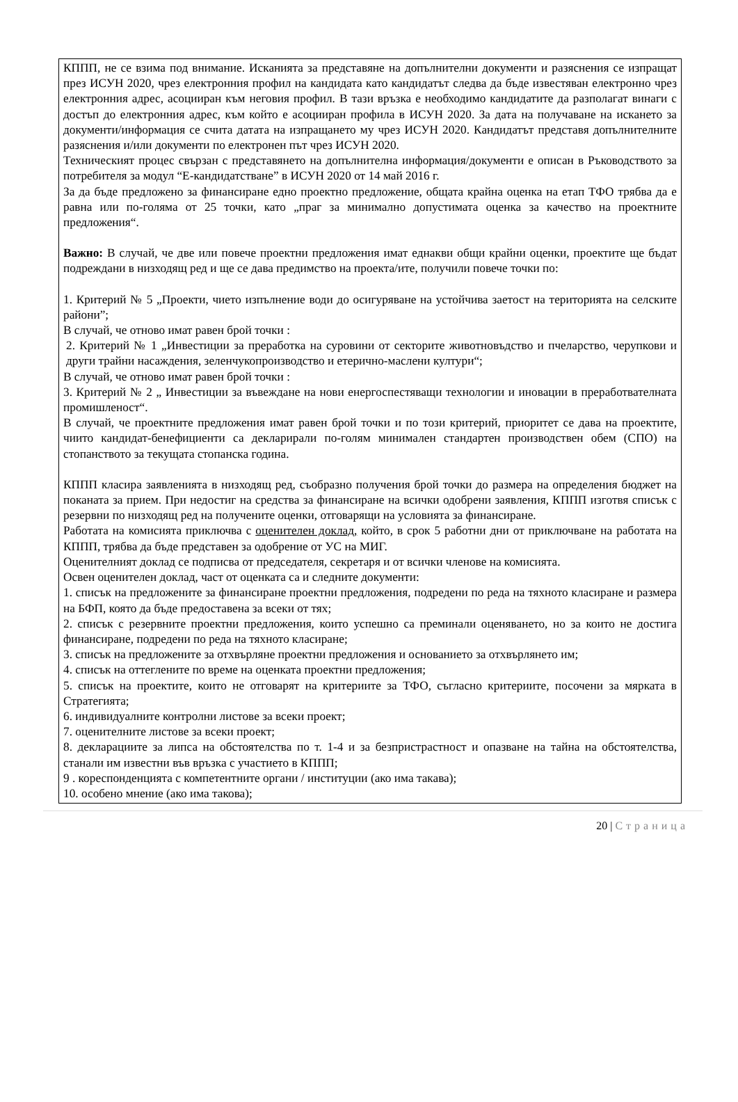КППП, не се взима под внимание. Исканията за представяне на допълнителни документи и разяснения се изпращат през ИСУН 2020, чрез електронния профил на кандидата като кандидатът следва да бъде известяван електронно чрез електронния адрес, асоцииран към неговия профил. В тази връзка е необходимо кандидатите да разполагат винаги с достъп до електронния адрес, към който е асоцииран профила в ИСУН 2020. За дата на получаване на искането за документи/информация се счита датата на изпращането му чрез ИСУН 2020. Кандидатът представя допълнителните разяснения и/или документи по електронен път чрез ИСУН 2020.
Техническият процес свързан с представянето на допълнителна информация/документи е описан в Ръководството за потребителя за модул “Е-кандидатстване” в ИСУН 2020 от 14 май 2016 г.
За да бъде предложено за финансиране едно проектно предложение, общата крайна оценка на етап ТФО трябва да е равна или по-голяма от 25 точки, като „праг за минимално допустимата оценка за качество на проектните предложения“.
Важно: В случай, че две или повече проектни предложения имат еднакви общи крайни оценки, проектите ще бъдат подреждани в низходящ ред и ще се дава предимство на проекта/ите, получили повече точки по:
1. Критерий № 5 „Проекти, чието изпълнение води до осигуряване на устойчива заетост на територията на селските райони”;
В случай, че отново имат равен брой точки :
2. Критерий № 1 „Инвестиции за преработка на суровини от секторите животновъдство и пчеларство, черупкови и други трайни насаждения, зеленчукопроизводство и етерично-маслени култури“;
В случай, че отново имат равен брой точки :
3. Критерий № 2 „ Инвестиции за въвеждане на нови енергоспестяващи технологии и иновации в преработвателната промишленост“.
В случай, че проектните предложения имат равен брой точки и по този критерий, приоритет се дава на проектите, чиито кандидат-бенефициенти са декларирали по-голям минимален стандартен производствен обем (СПО) на стопанството за текущата стопанска година.
КППП класира заявленията в низходящ ред, съобразно получения брой точки до размера на определения бюджет на поканата за прием. При недостиг на средства за финансиране на всички одобрени заявления, КППП изготвя списък с резервни по низходящ ред на получените оценки, отговарящи на условията за финансиране.
Работата на комисията приключва с оценителен доклад, който, в срок 5 работни дни от приключване на работата на КППП, трябва да бъде представен за одобрение от УС на МИГ.
Оценителният доклад се подписва от председателя, секретаря и от всички членове на комисията.
Освен оценителен доклад, част от оценката са и следните документи:
1. списък на предложените за финансиране проектни предложения, подредени по реда на тяхното класиране и размера на БФП, която да бъде предоставена за всеки от тях;
2. списък с резервните проектни предложения, които успешно са преминали оценяването, но за които не достига финансиране, подредени по реда на тяхното класиране;
3. списък на предложените за отхвърляне проектни предложения и основанието за отхвърлянето им;
4. списък на оттеглените по време на оценката проектни предложения;
5. списък на проектите, които не отговарят на критериите за ТФО, съгласно критериите, посочени за мярката в Стратегията;
6. индивидуалните контролни листове за всеки проект;
7. оценителните листове за всеки проект;
8. декларациите за липса на обстоятелства по т. 1-4 и за безпристрастност и опазване на тайна на обстоятелства, станали им известни във връзка с участието в КППП;
9 . кореспонденцията с компетентните органи / институции (ако има такава);
10. особено мнение (ако има такова);
20 | Страница